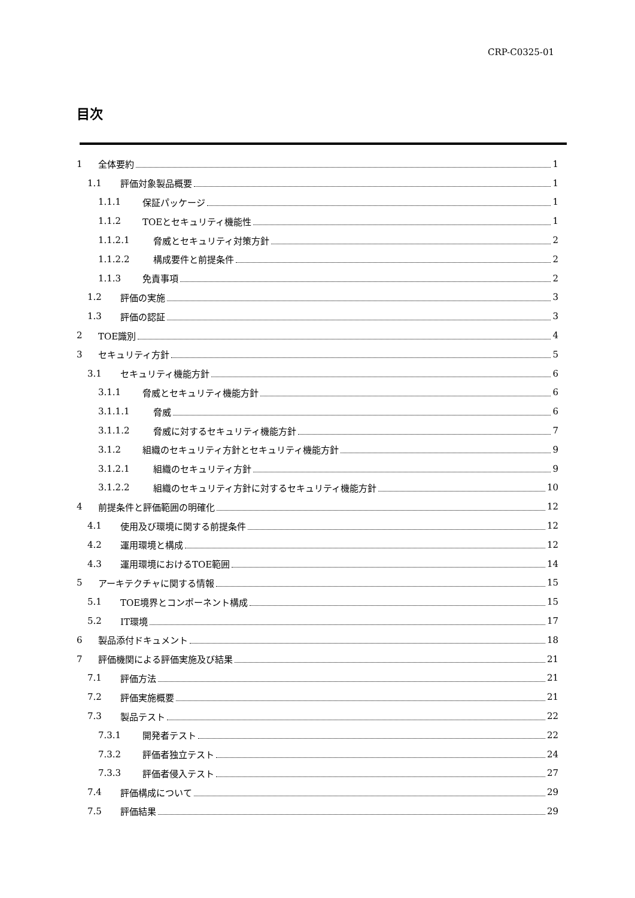CRP-C0325-01
目次
1 全体要約 1
1.1 評価対象製品概要 1
1.1.1 保証パッケージ 1
1.1.2 TOEとセキュリティ機能性 1
1.1.2.1 脅威とセキュリティ対策方針 2
1.1.2.2 構成要件と前提条件 2
1.1.3 免責事項 2
1.2 評価の実施 3
1.3 評価の認証 3
2 TOE識別 4
3 セキュリティ方針 5
3.1 セキュリティ機能方針 6
3.1.1 脅威とセキュリティ機能方針 6
3.1.1.1 脅威 6
3.1.1.2 脅威に対するセキュリティ機能方針 7
3.1.2 組織のセキュリティ方針とセキュリティ機能方針 9
3.1.2.1 組織のセキュリティ方針 9
3.1.2.2 組織のセキュリティ方針に対するセキュリティ機能方針 10
4 前提条件と評価範囲の明確化 12
4.1 使用及び環境に関する前提条件 12
4.2 運用環境と構成 12
4.3 運用環境におけるTOE範囲 14
5 アーキテクチャに関する情報 15
5.1 TOE境界とコンポーネント構成 15
5.2 IT環境 17
6 製品添付ドキュメント 18
7 評価機関による評価実施及び結果 21
7.1 評価方法 21
7.2 評価実施概要 21
7.3 製品テスト 22
7.3.1 開発者テスト 22
7.3.2 評価者独立テスト 24
7.3.3 評価者侵入テスト 27
7.4 評価構成について 29
7.5 評価結果 29